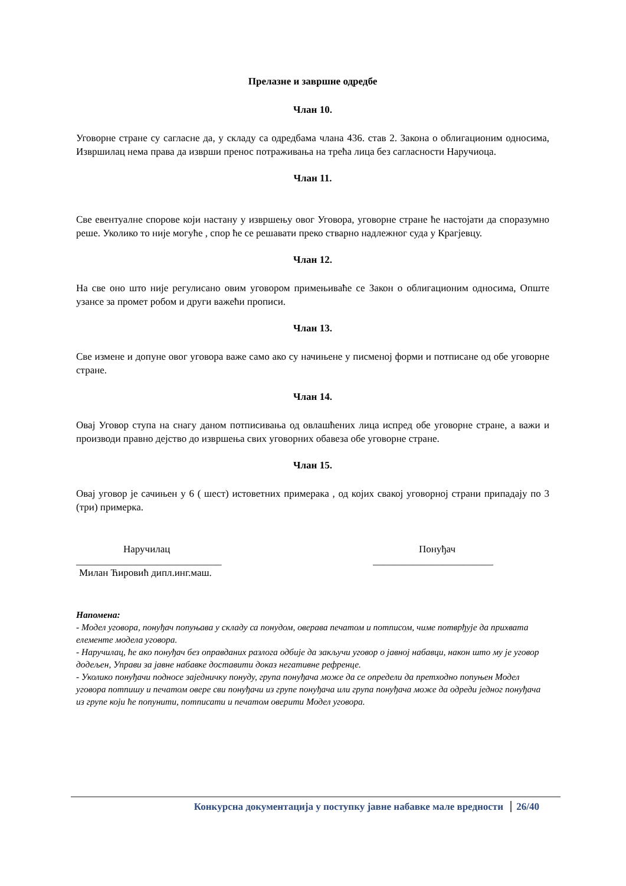Прелазне и завршне одредбе
Члан 10.
Уговорне стране су сагласне да, у складу са одредбама члана 436. став 2. Закона о облигационим односима, Извршилац нема права да изврши пренос потраживања на трећа лица без сагласности Наручиоца.
Члан 11.
Све евентуалне спорове који настану у извршењу овог Уговора, уговорне стране ће настојати да споразумно реше. Уколико то није могуће , спор ће се решавати преко стварно надлежног суда у Крагјевцу.
Члан 12.
На све оно што није регулисано овим уговором примењиваће се Закон о облигационим односима, Опште узансе за промет робом и други важећи прописи.
Члан 13.
Све измене и допуне овог уговора важе само ако су начињене у писменој форми и потписане од обе уговорне стране.
Члан 14.
Овај Уговор ступа на снагу даном потписивања од овлашћених лица испред обе уговорне стране, а важи и производи правно дејство до извршења свих уговорних обавеза обе уговорне стране.
Члан 15.
Овај уговор је сачињен у 6 ( шест) истоветних примерака , од којих свакој уговорној страни припадају по 3 (три) примерка.
Наручилац
_____________________________
Милан Ћировић дипл.инг.маш.
Понуђач
________________________
Напомена:
- Модел уговора, понуђач попуњава у складу са понудом, оверава печатом и потписом, чиме потврђује да прихвата елементе модела уговора.
- Наручилац, ће ако понуђач без оправданих разлога одбије да закључи уговор о јавној набавци, након што му је уговор додељен, Управи за јавне набавке доставити доказ негативне рефренце.
- Уколико понуђачи подносе заједничку понуду, група понуђача може да се определи да претходно попуњен Модел уговора потпишу и печатом овере сви понуђачи из групе понуђача или група понуђача може да одреди једног понуђача из групе који ће попунити, потписати и печатом оверити Модел уговора.
Конкурсна документација у поступку јавне набавке мале вредности 26/40